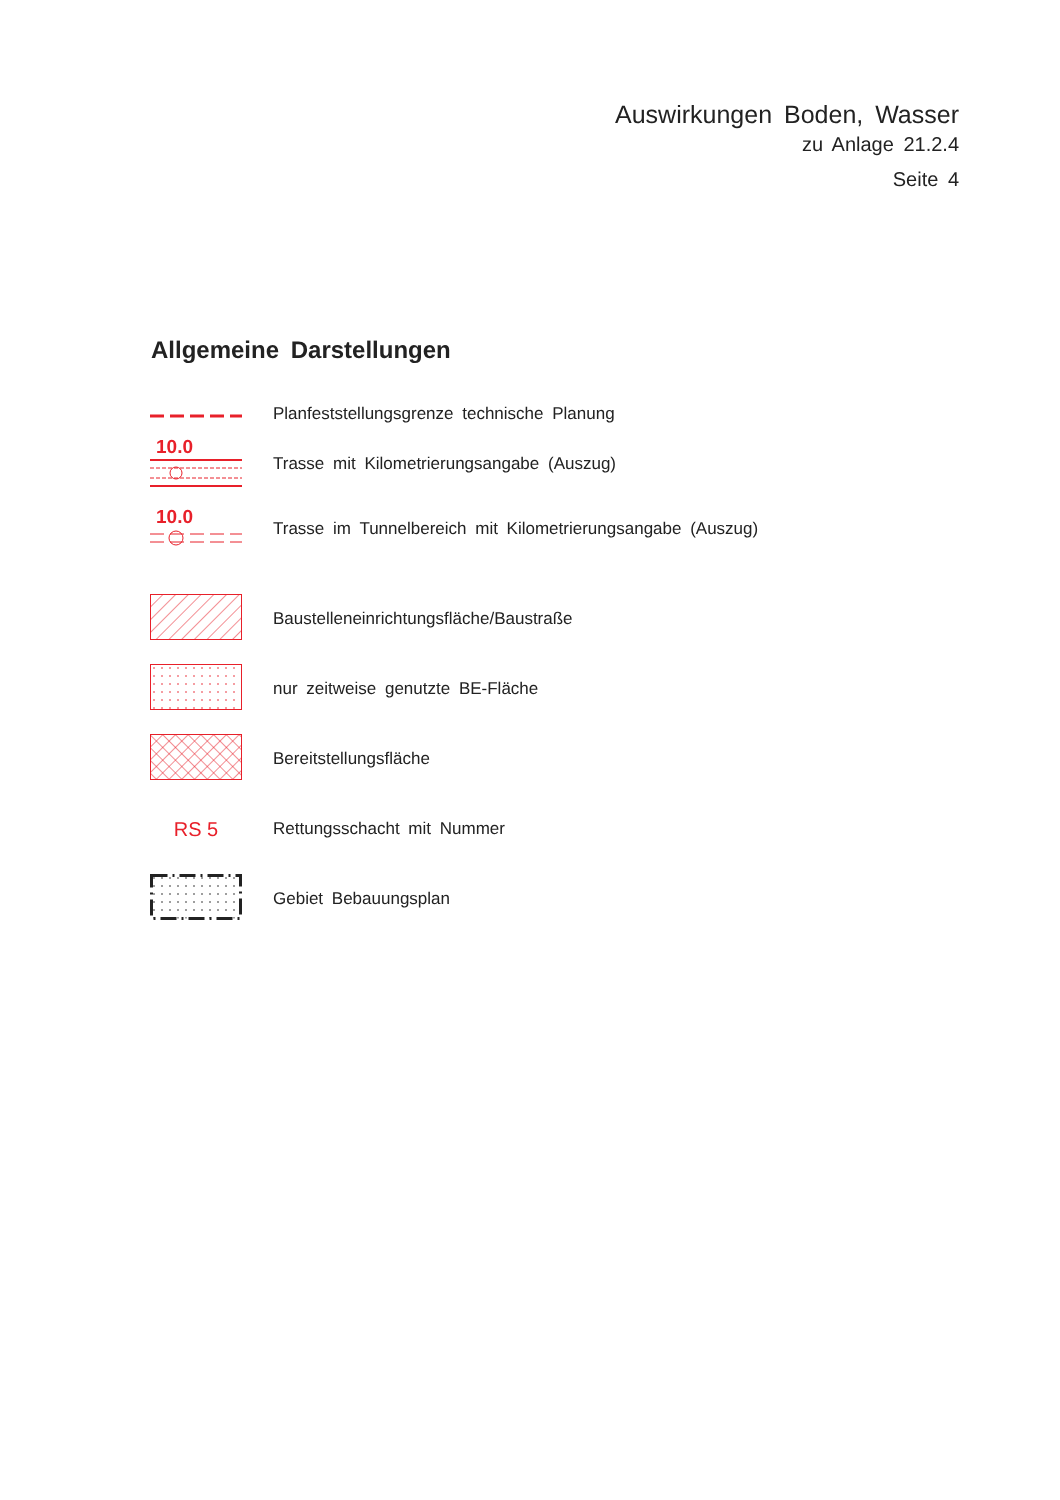Auswirkungen Boden, Wasser
zu Anlage 21.2.4
Seite 4
Allgemeine Darstellungen
Planfeststellungsgrenze technische Planung
10.0
Trasse mit Kilometrierungsangabe (Auszug)
10.0
Trasse im Tunnelbereich mit Kilometrierungsangabe (Auszug)
Baustelleneinrichtungsfläche/Baustraße
nur zeitweise genutzte BE-Fläche
Bereitstellungsfläche
RS 5
Rettungsschacht mit Nummer
Gebiet Bebauungsplan